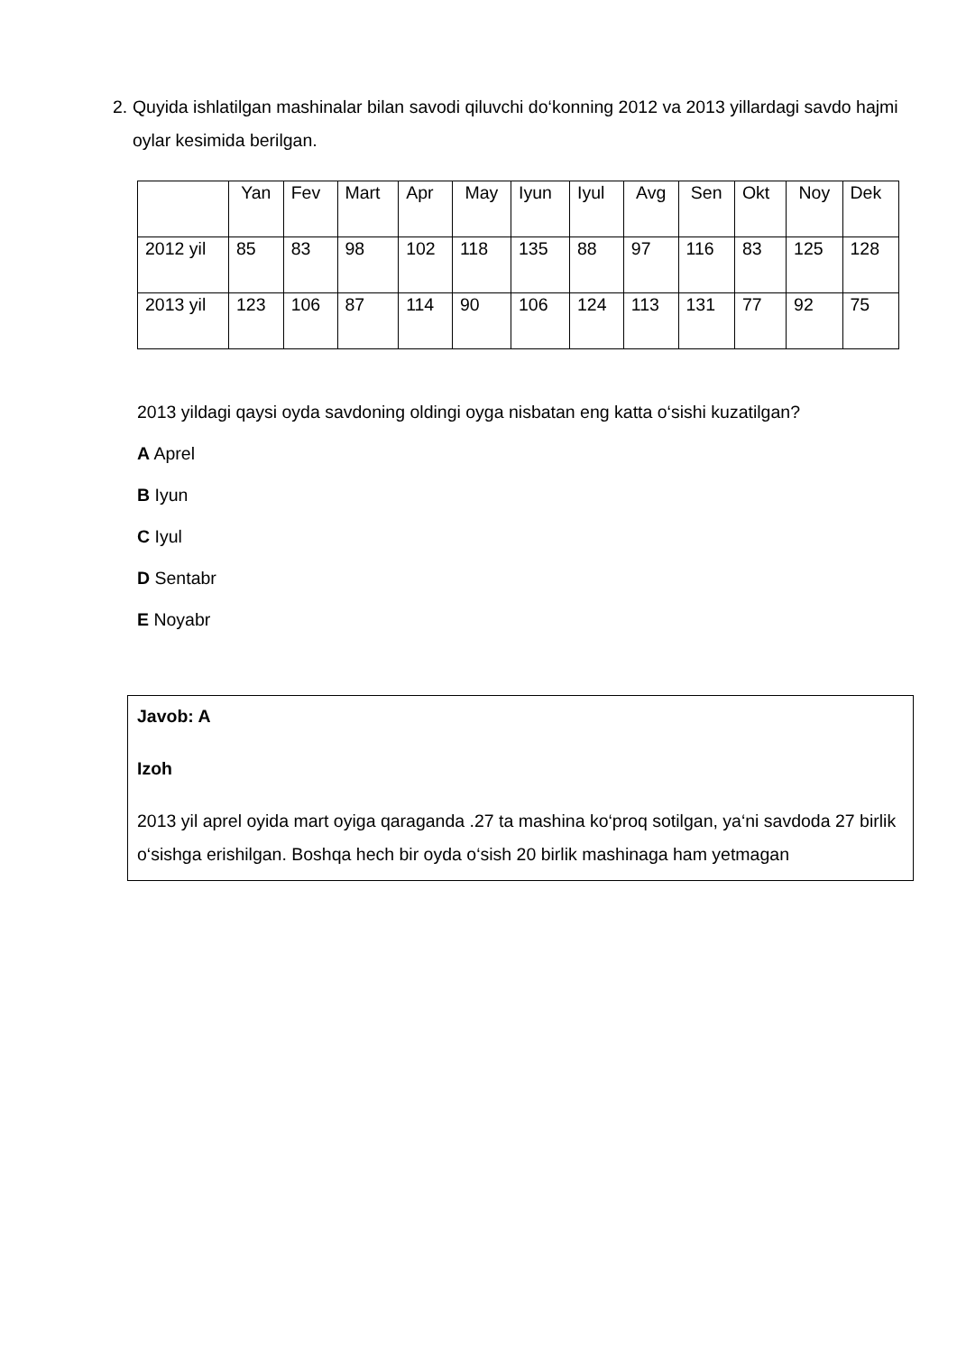2. Quyida ishlatilgan mashinalar bilan savodi qiluvchi do‘konning 2012 va 2013 yillardagi savdo hajmi oylar kesimida berilgan.
| | Yan | Fev | Mart | Apr | May | Iyun | Iyul | Avg | Sen | Okt | Noy | Dek |
| 2012 yil | 85 | 83 | 98 | 102 | 118 | 135 | 88 | 97 | 116 | 83 | 125 | 128 |
| 2013 yil | 123 | 106 | 87 | 114 | 90 | 106 | 124 | 113 | 131 | 77 | 92 | 75 |
2013 yildagi qaysi oyda savdoning oldingi oyga nisbatan eng katta o‘sishi kuzatilgan?
A Aprel
B Iyun
C Iyul
D Sentabr
E Noyabr
Javob: A
Izoh
2013 yil aprel oyida mart oyiga qaraganda .27 ta mashina ko‘proq sotilgan, ya‘ni savdoda 27 birlik o‘sishga erishilgan. Boshqa hech bir oyda o‘sish 20 birlik mashinaga ham yetmagan